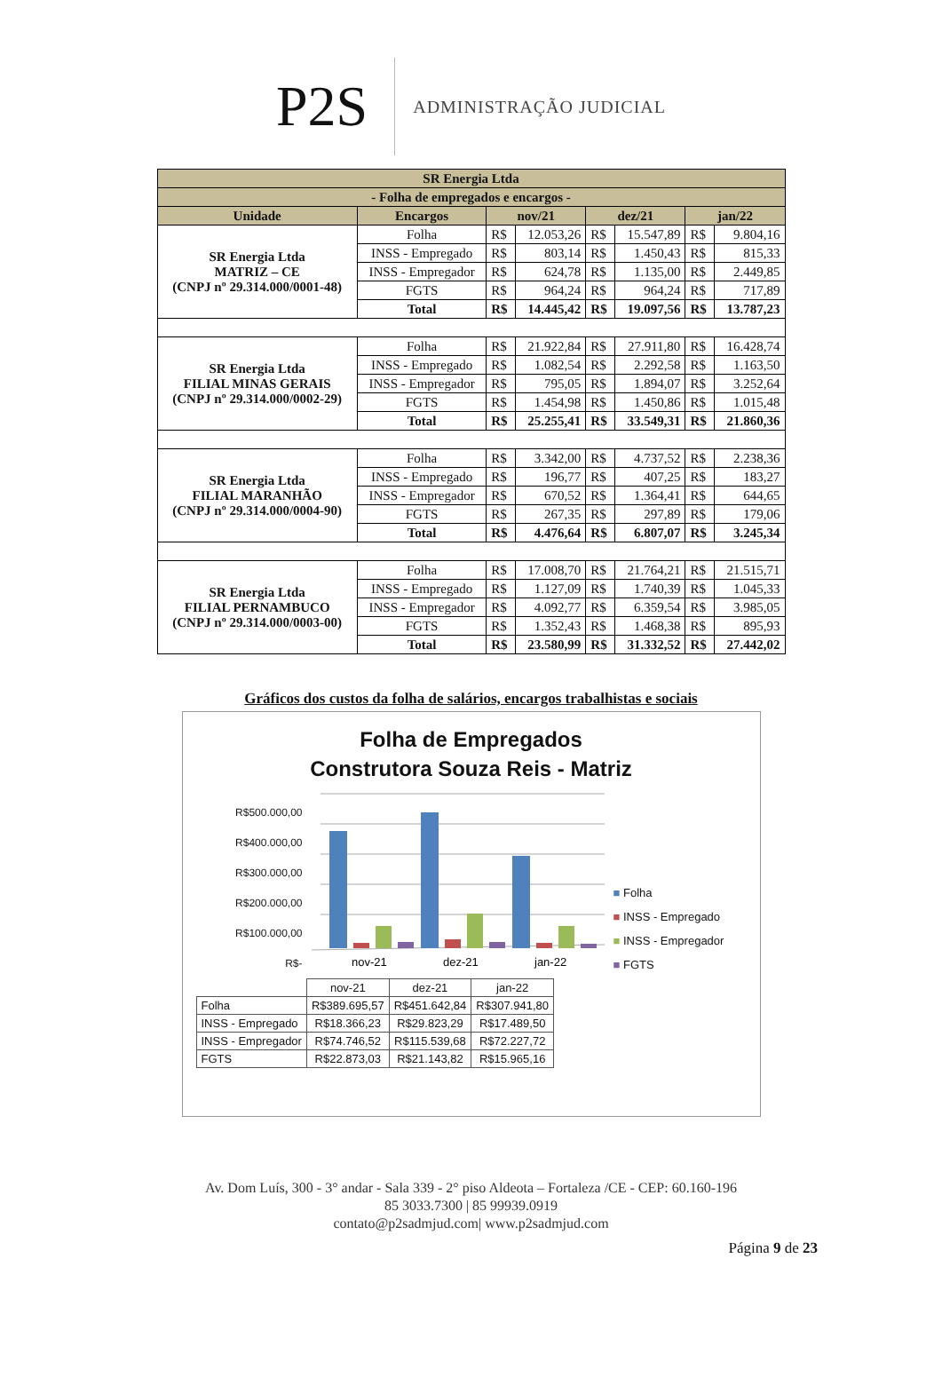P2S
ADMINISTRAÇÃO JUDICIAL
| SR Energia Ltda | | | | | | | |
| - Folha de empregados e encargos - | | | | | | | |
| Unidade | Encargos | nov/21 | | dez/21 | | jan/22 | |
| SR Energia Ltda MATRIZ – CE (CNPJ nº 29.314.000/0001-48) | Folha | R$ | 12.053,26 | R$ | 15.547,89 | R$ | 9.804,16 |
| | INSS - Empregado | R$ | 803,14 | R$ | 1.450,43 | R$ | 815,33 |
| | INSS - Empregador | R$ | 624,78 | R$ | 1.135,00 | R$ | 2.449,85 |
| | FGTS | R$ | 964,24 | R$ | 964,24 | R$ | 717,89 |
| | Total | R$ | 14.445,42 | R$ | 19.097,56 | R$ | 13.787,23 |
| SR Energia Ltda FILIAL MINAS GERAIS (CNPJ nº 29.314.000/0002-29) | Folha | R$ | 21.922,84 | R$ | 27.911,80 | R$ | 16.428,74 |
| | INSS - Empregado | R$ | 1.082,54 | R$ | 2.292,58 | R$ | 1.163,50 |
| | INSS - Empregador | R$ | 795,05 | R$ | 1.894,07 | R$ | 3.252,64 |
| | FGTS | R$ | 1.454,98 | R$ | 1.450,86 | R$ | 1.015,48 |
| | Total | R$ | 25.255,41 | R$ | 33.549,31 | R$ | 21.860,36 |
| SR Energia Ltda FILIAL MARANHÃO (CNPJ nº 29.314.000/0004-90) | Folha | R$ | 3.342,00 | R$ | 4.737,52 | R$ | 2.238,36 |
| | INSS - Empregado | R$ | 196,77 | R$ | 407,25 | R$ | 183,27 |
| | INSS - Empregador | R$ | 670,52 | R$ | 1.364,41 | R$ | 644,65 |
| | FGTS | R$ | 267,35 | R$ | 297,89 | R$ | 179,06 |
| | Total | R$ | 4.476,64 | R$ | 6.807,07 | R$ | 3.245,34 |
| SR Energia Ltda FILIAL PERNAMBUCO (CNPJ nº 29.314.000/0003-00) | Folha | R$ | 17.008,70 | R$ | 21.764,21 | R$ | 21.515,71 |
| | INSS - Empregado | R$ | 1.127,09 | R$ | 1.740,39 | R$ | 1.045,33 |
| | INSS - Empregador | R$ | 4.092,77 | R$ | 6.359,54 | R$ | 3.985,05 |
| | FGTS | R$ | 1.352,43 | R$ | 1.468,38 | R$ | 895,93 |
| | Total | R$ | 23.580,99 | R$ | 31.332,52 | R$ | 27.442,02 |
Gráficos dos custos da folha de salários, encargos trabalhistas e sociais
Folha de Empregados
Construtora Souza Reis - Matriz
R$500.000,00
R$400.000,00
R$300.000,00
R$200.000,00
R$100.000,00
R$-
nov-21
dez-21
jan-22
■ Folha
■ INSS - Empregado
■ INSS - Empregador
■ FGTS
| | nov-21 | dez-21 | jan-22 |
| Folha | R$389.695,57 | R$451.642,84 | R$307.941,80 |
| INSS - Empregado | R$18.366,23 | R$29.823,29 | R$17.489,50 |
| INSS - Empregador | R$74.746,52 | R$115.539,68 | R$72.227,72 |
| FGTS | R$22.873,03 | R$21.143,82 | R$15.965,16 |
Av. Dom Luís, 300 - 3° andar - Sala 339 - 2° piso Aldeota – Fortaleza /CE - CEP: 60.160-196
85 3033.7300 | 85 99939.0919
contato@p2sadmjud.com| www.p2sadmjud.com
Página 9 de 23